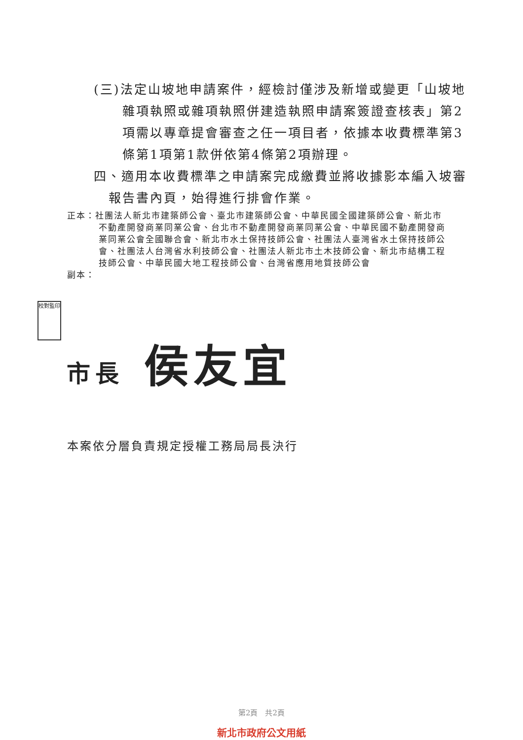(三)法定山坡地申請案件，經檢討僅涉及新增或變更「山坡地雜項執照或雜項執照併建造執照申請案簽證查核表」第2項需以專章提會審查之任一項目者，依據本收費標準第3條第1項第1款併依第4條第2項辦理。
四、適用本收費標準之申請案完成繳費並將收據影本編入坡審報告書內頁，始得進行排會作業。
正本：社團法人新北市建築師公會、臺北市建築師公會、中華民國全國建築師公會、新北市不動產開發商業同業公會、台北市不動產開發商業同業公會、中華民國不動產開發商業同業公會全國聯合會、新北市水土保持技師公會、社團法人臺灣省水土保持技師公會、社團法人台灣省水利技師公會、社團法人新北市土木技師公會、新北市結構工程技師公會、中華民國大地工程技師公會、台灣省應用地質技師公會
副本：
校對監印
市長 侯友宜
本案依分層負責規定授權工務局局長決行
第2頁　共2頁
新北市政府公文用紙